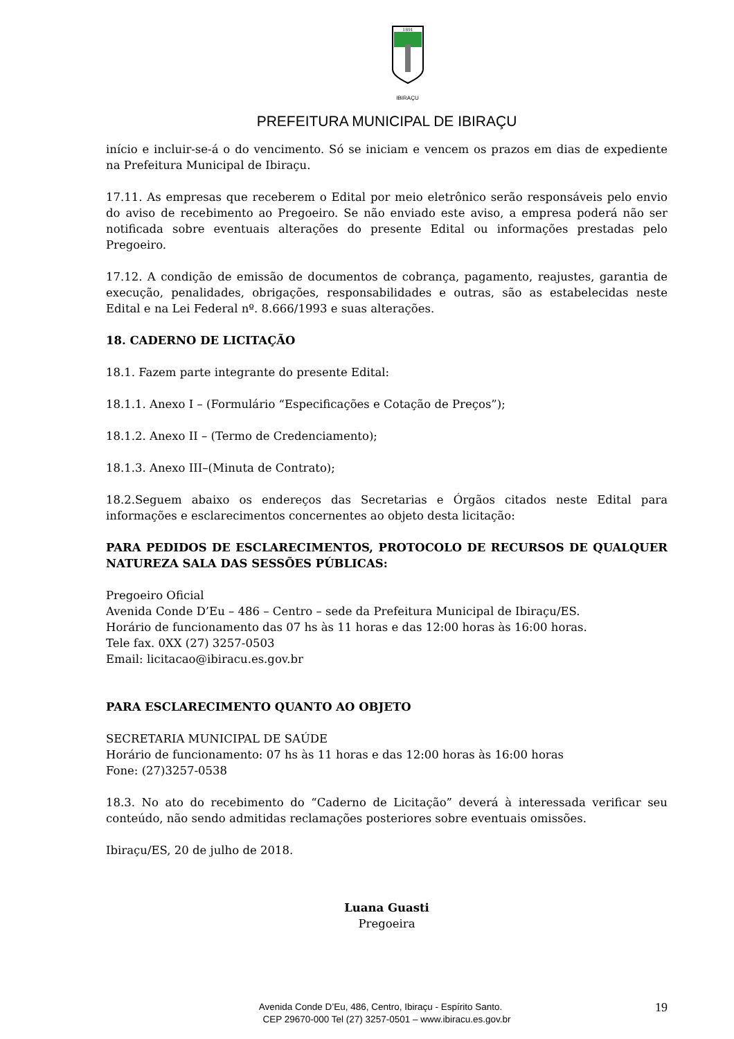1891
IBIRAÇU
PREFEITURA MUNICIPAL DE IBIRAÇU
início e incluir-se-á o do vencimento. Só se iniciam e vencem os prazos em dias de expediente na Prefeitura Municipal de Ibiraçu.
17.11. As empresas que receberem o Edital por meio eletrônico serão responsáveis pelo envio do aviso de recebimento ao Pregoeiro. Se não enviado este aviso, a empresa poderá não ser notificada sobre eventuais alterações do presente Edital ou informações prestadas pelo Pregoeiro.
17.12. A condição de emissão de documentos de cobrança, pagamento, reajustes, garantia de execução, penalidades, obrigações, responsabilidades e outras, são as estabelecidas neste Edital e na Lei Federal nº. 8.666/1993 e suas alterações.
18. CADERNO DE LICITAÇÃO
18.1. Fazem parte integrante do presente Edital:
18.1.1. Anexo I – (Formulário “Especificações e Cotação de Preços”);
18.1.2. Anexo II – (Termo de Credenciamento);
18.1.3. Anexo III–(Minuta de Contrato);
18.2.Seguem abaixo os endereços das Secretarias e Órgãos citados neste Edital para informações e esclarecimentos concernentes ao objeto desta licitação:
PARA PEDIDOS DE ESCLARECIMENTOS, PROTOCOLO DE RECURSOS DE QUALQUER NATUREZA SALA DAS SESSÕES PÚBLICAS:
Pregoeiro Oficial
Avenida Conde D’Eu – 486 – Centro – sede da Prefeitura Municipal de Ibiraçu/ES.
Horário de funcionamento das 07 hs às 11 horas e das 12:00 horas às 16:00 horas.
Tele fax. 0XX (27) 3257-0503
Email: licitacao@ibiracu.es.gov.br
PARA ESCLARECIMENTO QUANTO AO OBJETO
SECRETARIA MUNICIPAL DE SAÚDE
Horário de funcionamento: 07 hs às 11 horas e das 12:00 horas às 16:00 horas
Fone: (27)3257-0538
18.3. No ato do recebimento do “Caderno de Licitação” deverá à interessada verificar seu conteúdo, não sendo admitidas reclamações posteriores sobre eventuais omissões.
Ibiraçu/ES, 20 de julho de 2018.
Luana Guasti
Pregoeira
19 Avenida Conde D’Eu, 486, Centro, Ibiraçu - Espírito Santo.
CEP 29670-000 Tel (27) 3257-0501 – www.ibiracu.es.gov.br